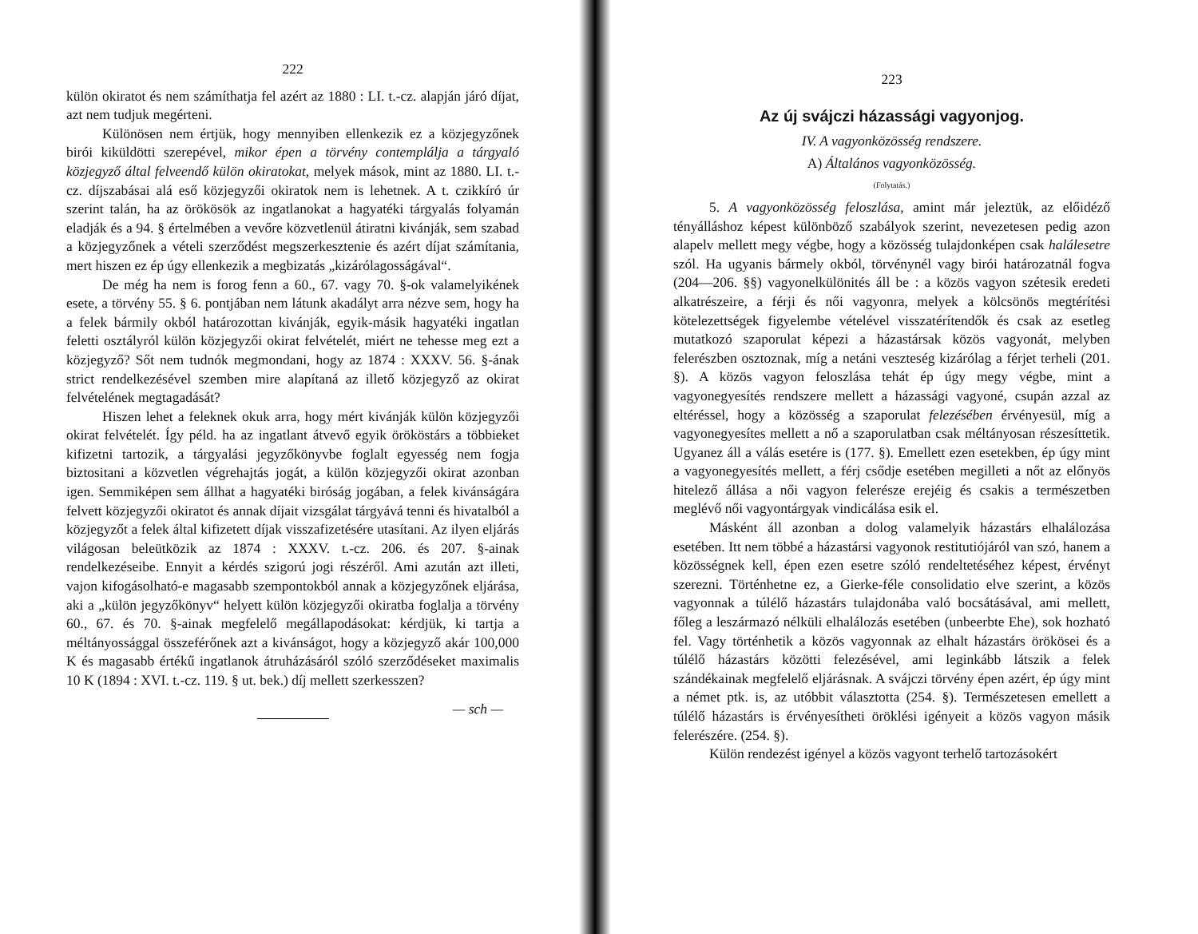222
külön okiratot és nem számíthatja fel azért az 1880 : LI. t.-cz. alapján járó díjat, azt nem tudjuk megérteni.
Különösen nem értjük, hogy mennyiben ellenkezik ez a közjegyzőnek birói kiküldötti szerepével, mikor épen a törvény contemplálja a tárgyaló közjegyző által felveendő külön okiratokat, melyek mások, mint az 1880. LI. t.-cz. díjszabásai alá eső közjegyzői okiratok nem is lehetnek. A t. czikkíró úr szerint talán, ha az örökösök az ingatlanokat a hagyatéki tárgyalás folyamán eladják és a 94. § értelmében a vevőre közvetlenül átiratni kivánják, sem szabad a közjegyzőnek a vételi szerződést megszerkesztenie és azért díjat számítania, mert hiszen ez ép úgy ellenkezik a megbizatás „kizárólagosságával“.
De még ha nem is forog fenn a 60., 67. vagy 70. §-ok valamelyikének esete, a törvény 55. § 6. pontjában nem látunk akadályt arra nézve sem, hogy ha a felek bármily okból határozottan kivánják, egyik-másik hagyatéki ingatlan feletti osztályról külön közjegyzői okirat felvételét, miért ne tehesse meg ezt a közjegyző? Sőt nem tudnók megmondani, hogy az 1874 : XXXV. 56. §-ának strict rendelkezésével szemben mire alapítaná az illető közjegyző az okirat felvételének megtagadását?
Hiszen lehet a feleknek okuk arra, hogy mért kivánják külön közjegyzői okirat felvételét. Így péld. ha az ingatlant átvevő egyik örököstárs a többieket kifizetni tartozik, a tárgyalási jegyzőkönyvbe foglalt egyesség nem fogja biztositani a közvetlen végrehajtás jogát, a külön közjegyzői okirat azonban igen. Semmiképen sem állhat a hagyatéki biróság jogában, a felek kivánságára felvett közjegyzői okiratot és annak díjait vizsgálat tárgyává tenni és hivatalból a közjegyzőt a felek által kifizetett díjak visszafizetésére utasítani. Az ilyen eljárás világosan beleütközik az 1874 : XXXV. t.-cz. 206. és 207. §-ainak rendelkezéseibe. Ennyit a kérdés szigorú jogi részéről. Ami azután azt illeti, vajon kifogásolható-e magasabb szempontokból annak a közjegyzőnek eljárása, aki a „külön jegyzőkönyv“ helyett külön közjegyzői okiratba foglalja a törvény 60., 67. és 70. §-ainak megfelelő megállapodásokat: kérdjük, ki tartja a méltányossággal összeférőnek azt a kivánságot, hogy a közjegyző akár 100,000 K és magasabb értékű ingatlanok átruházásáról szóló szerződéseket maximalis 10 K (1894 : XVI. t.-cz. 119. § ut. bek.) díj mellett szerkesszen?
— sch —
223
Az új svájczi házassági vagyonjog.
IV. A vagyonközösség rendszere.
A) Általános vagyonközösség.
(Folytatás.)
5. A vagyonközösség feloszlása, amint már jeleztük, az előidéző tényálláshoz képest különböző szabályok szerint, nevezetesen pedig azon alapelv mellett megy végbe, hogy a közösség tulajdonképen csak halálesetre szól. Ha ugyanis bármely okból, törvénynél vagy birói határozatnál fogva (204—206. §§) vagyonelkülönités áll be : a közös vagyon szétesik eredeti alkatrészeire, a férji és női vagyonra, melyek a kölcsönös megtérítési kötelezettségek figyelembe vételével visszatérítendők és csak az esetleg mutatkozó szaporulat képezi a házastársak közös vagyonát, melyben felerészben osztoznak, míg a netáni veszteség kizárólag a férjet terheli (201. §). A közös vagyon feloszlása tehát ép úgy megy végbe, mint a vagyonegyesítés rendszere mellett a házassági vagyoné, csupán azzal az eltéréssel, hogy a közösség a szaporulat felezésében érvényesül, míg a vagyonegyesítes mellett a nő a szaporulatban csak méltányosan részesíttetik. Ugyanez áll a válás esetére is (177. §). Emellett ezen esetekben, ép úgy mint a vagyonegyesítés mellett, a férj csődje esetében megilleti a nőt az előnyös hitelező állása a női vagyon felerésze erejéig és csakis a természetben meglévő női vagyontárgyak vindicálása esik el.
Másként áll azonban a dolog valamelyik házastárs elhalálozása esetében. Itt nem többé a házastársi vagyonok restitutiójáról van szó, hanem a közösségnek kell, épen ezen esetre szóló rendeltetéséhez képest, érvényt szerezni. Történhetne ez, a Gierke-féle consolidatio elve szerint, a közös vagyonnak a túlélő házastárs tulajdonába való bocsátásával, ami mellett, főleg a leszármazó nélküli elhalálozás esetében (unbeerbte Ehe), sok hozható fel. Vagy történhetik a közös vagyonnak az elhalt házastárs örökösei és a túlélő házastárs közötti felezésével, ami leginkább látszik a felek szándékainak megfelelő eljárásnak. A svájczi törvény épen azért, ép úgy mint a német ptk. is, az utóbbit választotta (254. §). Természetesen emellett a túlélő házastárs is érvényesítheti öröklési igényeit a közös vagyon másik felerészére. (254. §).
Külön rendezést igényel a közös vagyont terhelő tartozásokért